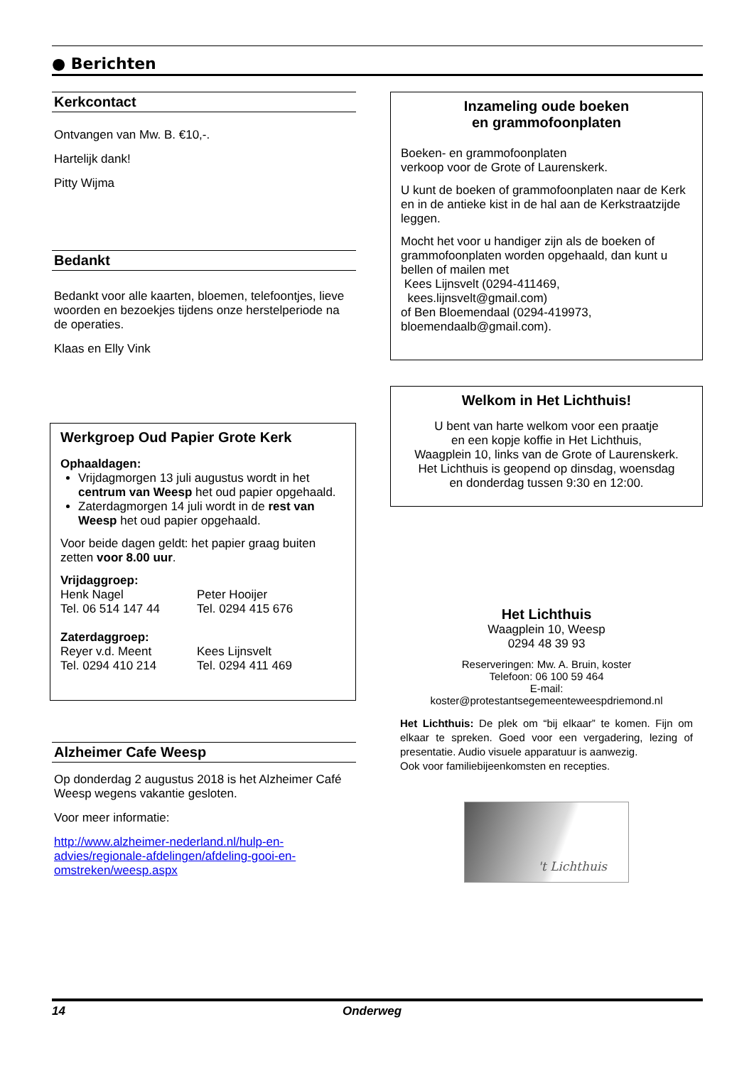● Berichten
Kerkcontact
Ontvangen van Mw. B. €10,-.
Hartelijk dank!
Pitty Wijma
Bedankt
Bedankt voor alle kaarten, bloemen, telefoontjes, lieve woorden en bezoekjes tijdens onze herstelperiode na de operaties.
Klaas en Elly Vink
Werkgroep Oud Papier Grote Kerk
Ophaaldagen:
Vrijdagmorgen 13 juli augustus wordt in het centrum van Weesp het oud papier opgehaald.
Zaterdagmorgen 14 juli wordt in de rest van Weesp het oud papier opgehaald.
Voor beide dagen geldt: het papier graag buiten zetten voor 8.00 uur.
Vrijdaggroep:
Henk Nagel
Tel. 06 514 147 44
Peter Hooijer
Tel. 0294 415 676
Zaterdaggroep:
Reyer v.d. Meent
Tel. 0294 410 214
Kees Lijnsvelt
Tel. 0294 411 469
Alzheimer Cafe Weesp
Op donderdag 2 augustus 2018 is het Alzheimer Café Weesp wegens vakantie gesloten.
Voor meer informatie:
http://www.alzheimer-nederland.nl/hulp-en-advies/regionale-afdelingen/afdeling-gooi-en-omstreken/weesp.aspx
Inzameling oude boeken
en grammofoonplaten
Boeken- en grammofoonplaten
verkoop voor de Grote of Laurenskerk.
U kunt de boeken of grammofoonplaten naar de Kerk en in de antieke kist in de hal aan de Kerkstraatzijde leggen.
Mocht het voor u handiger zijn als de boeken of grammofoonplaten worden opgehaald, dan kunt u bellen of mailen met
Kees Lijnsvelt (0294-411469,
kees.lijnsvelt@gmail.com)
of Ben Bloemendaal (0294-419973,
bloemendaalb@gmail.com).
Welkom in Het Lichthuis!
U bent van harte welkom voor een praatje
en een kopje koffie in Het Lichthuis,
Waagplein 10, links van de Grote of Laurenskerk.
Het Lichthuis is geopend op dinsdag, woensdag
en donderdag tussen 9:30 en 12:00.
Het Lichthuis
Waagplein 10, Weesp
0294 48 39 93
Reserveringen: Mw. A. Bruin, koster
Telefoon: 06 100 59 464
E-mail:
koster@protestantsegemeenteweespdriemond.nl
Het Lichthuis: De plek om “bij elkaar” te komen. Fijn om elkaar te spreken. Goed voor een vergadering, lezing of presentatie. Audio visuele apparatuur is aanwezig.
Ook voor familiebijeenkomsten en recepties.
't Lichthuis
14 Onderweg